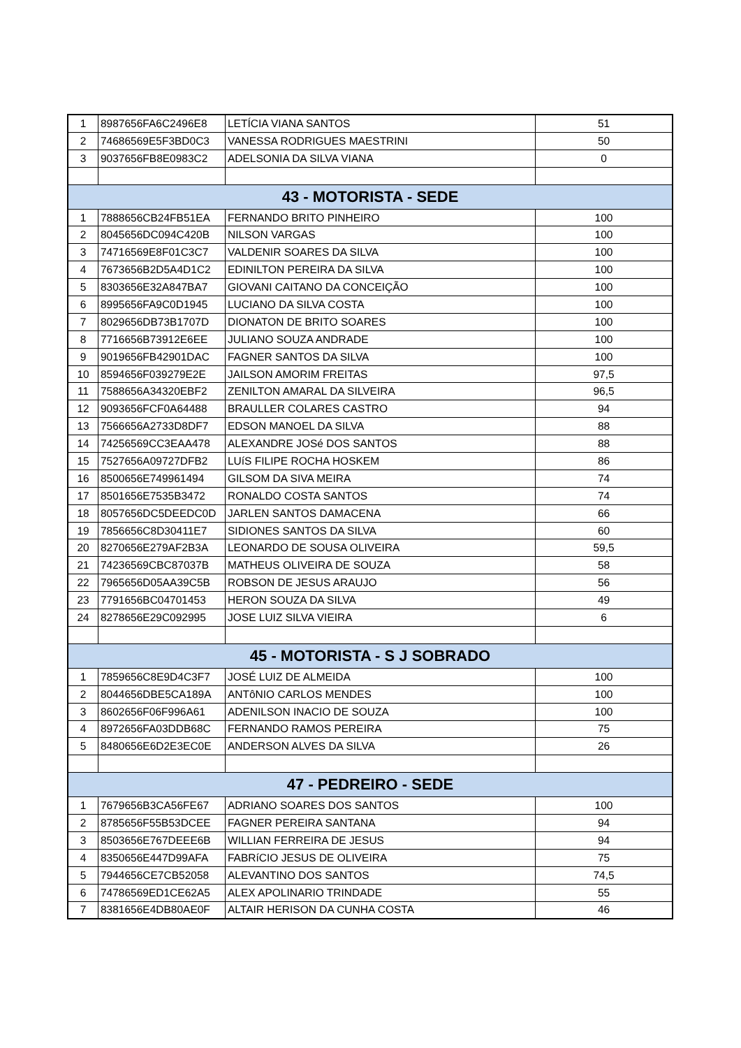| 1 | 8987656FA6C2496E8 | LETÍCIA VIANA SANTOS | 51 |
| 2 | 74686569E5F3BD0C3 | VANESSA RODRIGUES MAESTRINI | 50 |
| 3 | 9037656FB8E0983C2 | ADELSONIA DA SILVA VIANA | 0 |
| 43 - MOTORISTA - SEDE | | | |
| 1 | 7888656CB24FB51EA | FERNANDO BRITO PINHEIRO | 100 |
| 2 | 8045656DC094C420B | NILSON VARGAS | 100 |
| 3 | 74716569E8F01C3C7 | VALDENIR SOARES DA SILVA | 100 |
| 4 | 7673656B2D5A4D1C2 | EDINILTON PEREIRA DA SILVA | 100 |
| 5 | 8303656E32A847BA7 | GIOVANI CAITANO DA CONCEIÇÃO | 100 |
| 6 | 8995656FA9C0D1945 | LUCIANO DA SILVA COSTA | 100 |
| 7 | 8029656DB73B1707D | DIONATON DE BRITO SOARES | 100 |
| 8 | 7716656B73912E6EE | JULIANO SOUZA ANDRADE | 100 |
| 9 | 9019656FB42901DAC | FAGNER SANTOS DA SILVA | 100 |
| 10 | 8594656F039279E2E | JAILSON AMORIM FREITAS | 97,5 |
| 11 | 7588656A34320EBF2 | ZENILTON AMARAL DA SILVEIRA | 96,5 |
| 12 | 9093656FCF0A64488 | BRAULLER COLARES CASTRO | 94 |
| 13 | 7566656A2733D8DF7 | EDSON MANOEL DA SILVA | 88 |
| 14 | 74256569CC3EAA478 | ALEXANDRE JOSé DOS SANTOS | 88 |
| 15 | 7527656A09727DFB2 | LUíS FILIPE ROCHA HOSKEM | 86 |
| 16 | 8500656E749961494 | GILSOM DA SIVA MEIRA | 74 |
| 17 | 8501656E7535B3472 | RONALDO COSTA SANTOS | 74 |
| 18 | 8057656DC5DEEDC0D | JARLEN SANTOS DAMACENA | 66 |
| 19 | 7856656C8D30411E7 | SIDIONES SANTOS DA SILVA | 60 |
| 20 | 8270656E279AF2B3A | LEONARDO DE SOUSA OLIVEIRA | 59,5 |
| 21 | 74236569CBC87037B | MATHEUS OLIVEIRA DE SOUZA | 58 |
| 22 | 7965656D05AA39C5B | ROBSON DE JESUS ARAUJO | 56 |
| 23 | 7791656BC04701453 | HERON SOUZA DA SILVA | 49 |
| 24 | 8278656E29C092995 | JOSE LUIZ SILVA VIEIRA | 6 |
| 45 - MOTORISTA - S J SOBRADO | | | |
| 1 | 7859656C8E9D4C3F7 | JOSÉ LUIZ DE ALMEIDA | 100 |
| 2 | 8044656DBE5CA189A | ANTôNIO CARLOS MENDES | 100 |
| 3 | 8602656F06F996A61 | ADENILSON INACIO DE SOUZA | 100 |
| 4 | 8972656FA03DDB68C | FERNANDO RAMOS PEREIRA | 75 |
| 5 | 8480656E6D2E3EC0E | ANDERSON ALVES DA SILVA | 26 |
| 47 - PEDREIRO - SEDE | | | |
| 1 | 7679656B3CA56FE67 | ADRIANO SOARES DOS SANTOS | 100 |
| 2 | 8785656F55B53DCEE | FAGNER PEREIRA SANTANA | 94 |
| 3 | 8503656E767DEEE6B | WILLIAN FERREIRA DE JESUS | 94 |
| 4 | 8350656E447D99AFA | FABRíCIO JESUS DE OLIVEIRA | 75 |
| 5 | 7944656CE7CB52058 | ALEVANTINO DOS SANTOS | 74,5 |
| 6 | 74786569ED1CE62A5 | ALEX APOLINARIO TRINDADE | 55 |
| 7 | 8381656E4DB80AE0F | ALTAIR HERISON DA CUNHA COSTA | 46 |